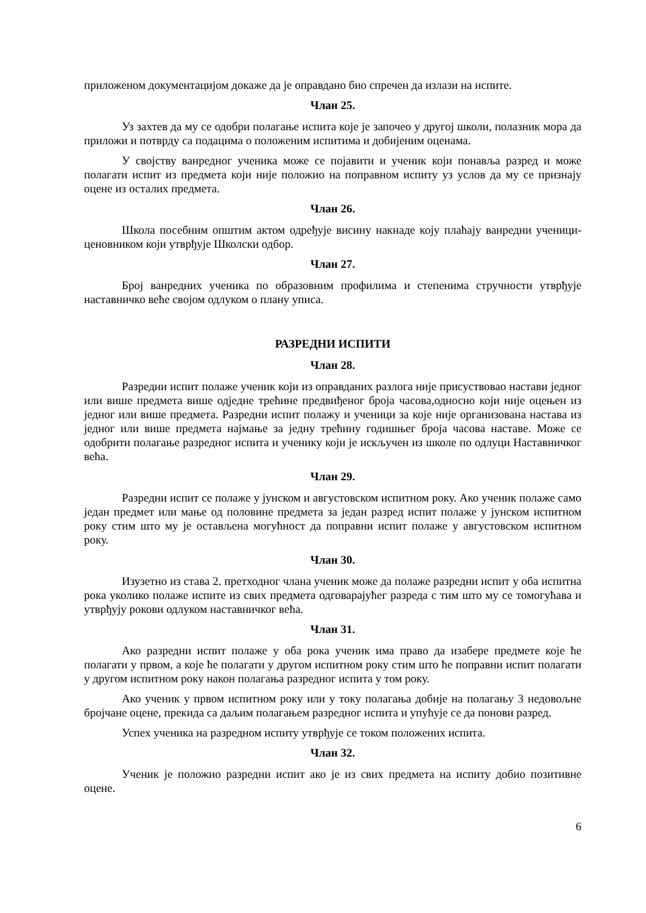приложеном документацијом докаже да је оправдано био спречен да излази на испите.
Члан 25.
Уз захтев да му се одобри полагање испита које је започео у другој школи, полазник мора да приложи и потврду са подацима о положеним испитима и добијеним оценама.
У својству ванредног ученика може се појавити и ученик који понавља разред и може полагати испит из предмета који није положио на поправном испиту уз услов да му се признају оцене из осталих предмета.
Члан 26.
Школа посебним општим актом одређује висину накнаде коју плаћају ванредни ученици- ценовником који утврђује Школски одбор.
Члан 27.
Број ванредних ученика по образовним профилима и степенима стручности утврђује наставничко веће својом одлуком о плану уписа.
РАЗРЕДНИ ИСПИТИ
Члан 28.
Разредни испит полаже ученик који из оправданих разлога није присуствовао настави једног или више предмета више одједне трећине предвиђеног броја часова,односно који није оцењен из једног или више предмета. Разредни испит полажу и ученици за које није организована настава из једног или више предмета најмање за једну трећину годишњег броја часова наставе. Може се одобрити полагање разредног испита и ученику који је искључен из школе по одлуци Наставничког већа.
Члан 29.
Разредни испит се полаже у јунском и августовском испитном року. Ако ученик полаже само један предмет или мање од половине предмета за један разред испит полаже у јунском испитном року стим што му је остављена могућност да поправни испит полаже у августовском испитном року.
Члан 30.
Изузетно из става 2. претходног члана ученик може да полаже разредни испит у оба испитна рока уколико полаже испите из свих предмета одговарајућег разреда с тим што му се томогућава и утврђују рокови одлуком наставничког већа.
Члан 31.
Ако разредни испит полаже у оба рока ученик има право да изабере предмете које ће полагати у првом, а које ће полагати у другом испитном року стим што ће поправни испит полагати у другом испитном року након полагања разредног испита у том року.
Ако ученик у првом испитном року или у току полагања добије на полагању 3 недовољне бројчане оцене, прекида са даљим полагањем разредног испита и упућује се да понови разред.
Успех ученика на разредном испиту утврђује се током положених испита.
Члан 32.
Ученик је положио разредни испит ако је из свих предмета на испиту добио позитивне оцене.
6